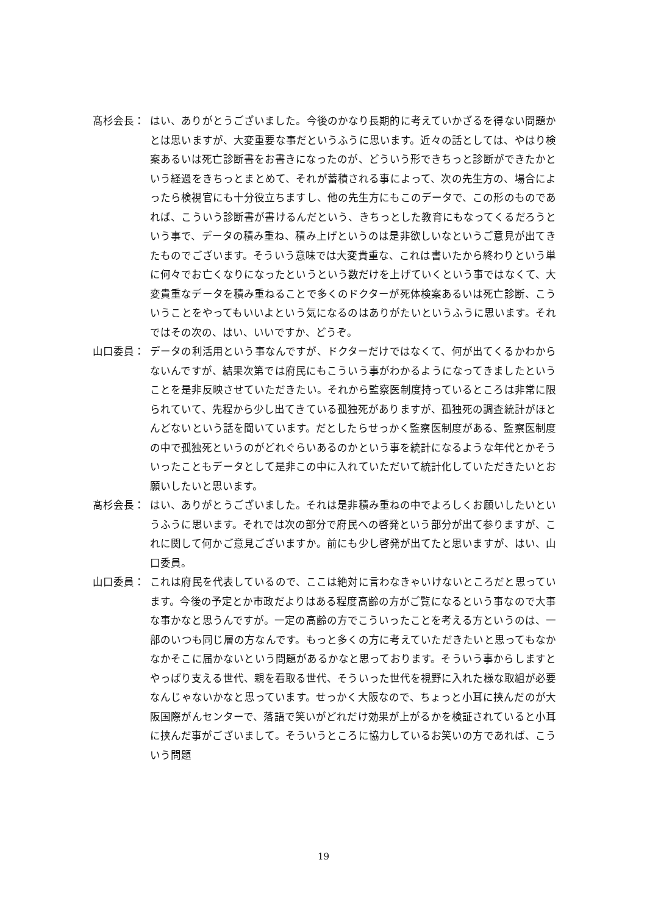髙杉会長： はい、ありがとうございました。今後のかなり長期的に考えていかざるを得ない問題かとは思いますが、大変重要な事だというふうに思います。近々の話としては、やはり検案あるいは死亡診断書をお書きになったのが、どういう形できちっと診断ができたかという経過をきちっとまとめて、それが蓄積される事によって、次の先生方の、場合によったら検視官にも十分役立ちますし、他の先生方にもこのデータで、この形のものであれば、こういう診断書が書けるんだという、きちっとした教育にもなってくるだろうという事で、データの積み重ね、積み上げというのは是非欲しいなというご意見が出てきたものでございます。そういう意味では大変貴重な、これは書いたから終わりという単に何々でお亡くなりになったというという数だけを上げていくという事ではなくて、大変貴重なデータを積み重ねることで多くのドクターが死体検案あるいは死亡診断、こういうことをやってもいいよという気になるのはありがたいというふうに思います。それではその次の、はい、いいですか、どうぞ。
山口委員： データの利活用という事なんですが、ドクターだけではなくて、何が出てくるかわからないんですが、結果次第では府民にもこういう事がわかるようになってきましたということを是非反映させていただきたい。それから監察医制度持っているところは非常に限られていて、先程から少し出てきている孤独死がありますが、孤独死の調査統計がほとんどないという話を聞いています。だとしたらせっかく監察医制度がある、監察医制度の中で孤独死というのがどれぐらいあるのかという事を統計になるような年代とかそういったこともデータとして是非この中に入れていただいて統計化していただきたいとお願いしたいと思います。
髙杉会長： はい、ありがとうございました。それは是非積み重ねの中でよろしくお願いしたいというふうに思います。それでは次の部分で府民への啓発という部分が出て参りますが、これに関して何かご意見ございますか。前にも少し啓発が出てたと思いますが、はい、山口委員。
山口委員： これは府民を代表しているので、ここは絶対に言わなきゃいけないところだと思っています。今後の予定とか市政だよりはある程度高齢の方がご覧になるという事なので大事な事かなと思うんですが。一定の高齢の方でこういったことを考える方というのは、一部のいつも同じ層の方なんです。もっと多くの方に考えていただきたいと思ってもなかなかそこに届かないという問題があるかなと思っております。そういう事からしますとやっぱり支える世代、親を看取る世代、そういった世代を視野に入れた様な取組が必要なんじゃないかなと思っています。せっかく大阪なので、ちょっと小耳に挟んだのが大阪国際がんセンターで、落語で笑いがどれだけ効果が上がるかを検証されていると小耳に挟んだ事がございまして。そういうところに協力しているお笑いの方であれば、こういう問題
19